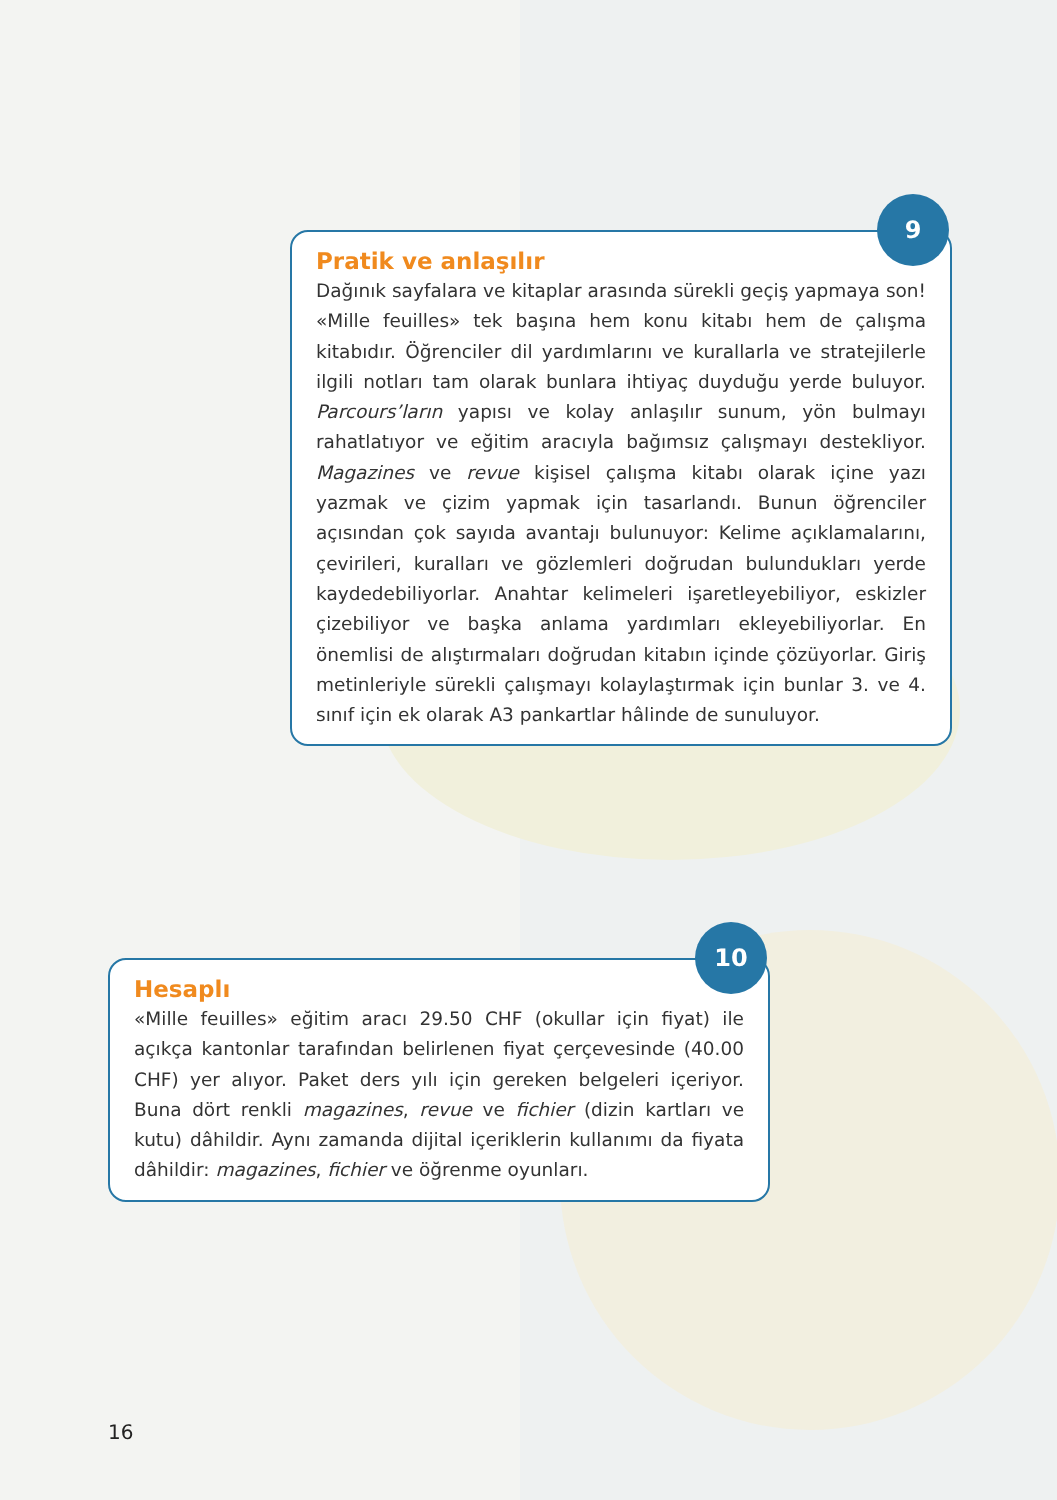Pratik ve anlaşılır
Dağınık sayfalara ve kitaplar arasında sürekli geçiş yapmaya son! «Mille feuilles» tek başına hem konu kitabı hem de çalışma kitabıdır. Öğrenciler dil yardımlarını ve kurallarla ve stratejilerle ilgili notları tam olarak bunlara ihtiyaç duyduğu yerde buluyor. Parcours’ların yapısı ve kolay anlaşılır sunum, yön bulmayı rahatlatıyor ve eğitim aracıyla bağımsız çalışmayı destekliyor. Magazines ve revue kişisel çalışma kitabı olarak içine yazı yazmak ve çizim yapmak için tasarlandı. Bunun öğrenciler açısından çok sayıda avantajı bulunuyor: Kelime açıklamalarını, çevirileri, kuralları ve gözlemleri doğrudan bulundukları yerde kaydedebiliyorlar. Anahtar kelimeleri işaretleyebiliyor, eskizler çizebiliyor ve başka anlama yardımları ekleyebiliyorlar. En önemlisi de alıştırmaları doğrudan kitabın içinde çözüyorlar. Giriş metinleriyle sürekli çalışmayı kolaylaştırmak için bunlar 3. ve 4. sınıf için ek olarak A3 pankartlar hâlinde de sunuluyor.
9
Hesaplı
«Mille feuilles» eğitim aracı 29.50 CHF (okullar için fiyat) ile açıkça kantonlar tarafından belirlenen fiyat çerçevesinde (40.00 CHF) yer alıyor. Paket ders yılı için gereken belgeleri içeriyor. Buna dört renkli magazines, revue ve fichier (dizin kartları ve kutu) dâhildir. Aynı zamanda dijital içeriklerin kullanımı da fiyata dâhildir: magazines, fichier ve öğrenme oyunları.
10
16